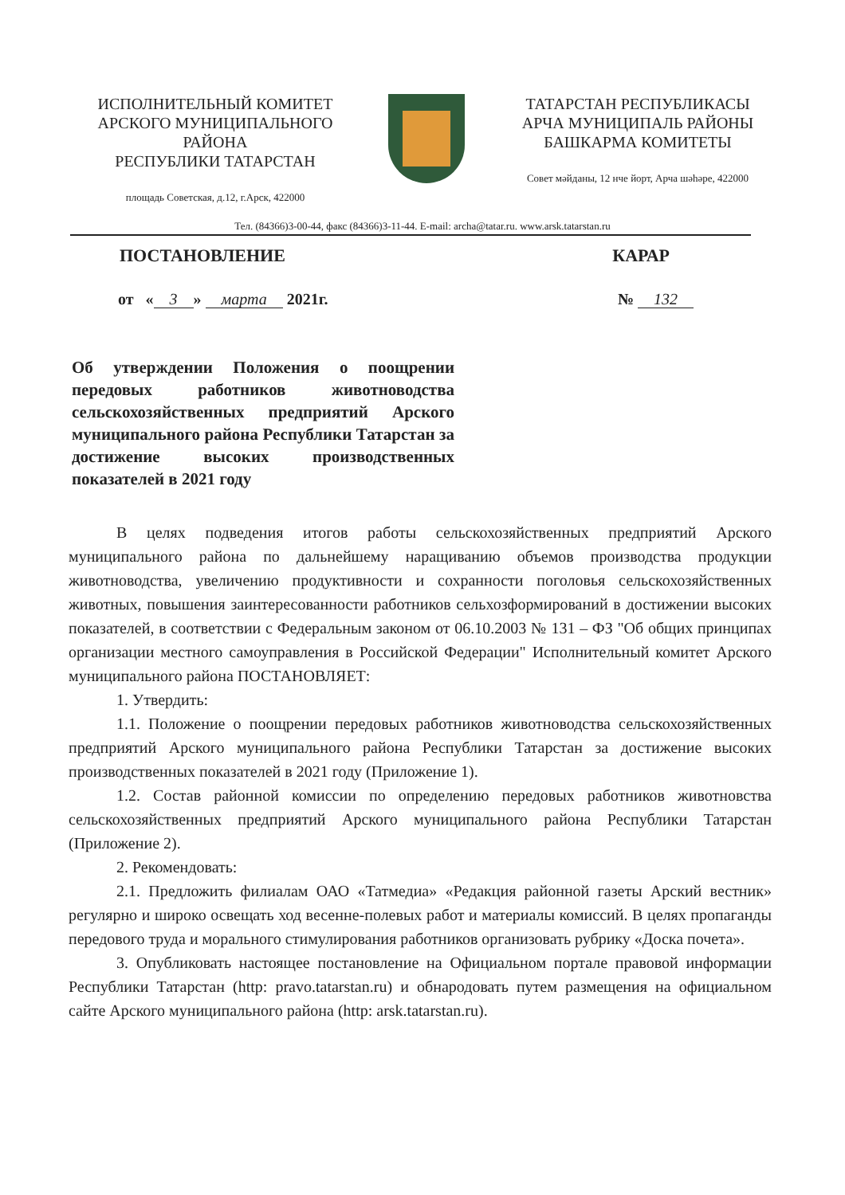ИСПОЛНИТЕЛЬНЫЙ КОМИТЕТ
АРСКОГО МУНИЦИПАЛЬНОГО РАЙОНА
РЕСПУБЛИКИ ТАТАРСТАН
площадь Советская, д.12, г.Арск, 422000
ТАТАРСТАН РЕСПУБЛИКАСЫ
АРЧА МУНИЦИПАЛЬ РАЙОНЫ
БАШКАРМА КОМИТЕТЫ
Совет мәйданы, 12 нче йорт, Арча шәһәре, 422000
Тел. (84366)3-00-44, факс (84366)3-11-44. E-mail: archa@tatar.ru. www.arsk.tatarstan.ru
ПОСТАНОВЛЕНИЕ КАРАР
от « 3 » марта 2021г. № 132
Об утверждении Положения о поощрении передовых работников животноводства сельскохозяйственных предприятий Арского муниципального района Республики Татарстан за достижение высоких производственных показателей в 2021 году
В целях подведения итогов работы сельскохозяйственных предприятий Арского муниципального района по дальнейшему наращиванию объемов производства продукции животноводства, увеличению продуктивности и сохранности поголовья сельскохозяйственных животных, повышения заинтересованности работников сельхозформирований в достижении высоких показателей, в соответствии с Федеральным законом от 06.10.2003 № 131 – ФЗ "Об общих принципах организации местного самоуправления в Российской Федерации" Исполнительный комитет Арского муниципального района ПОСТАНОВЛЯЕТ:
1. Утвердить:
1.1. Положение о поощрении передовых работников животноводства сельскохозяйственных предприятий Арского муниципального района Республики Татарстан за достижение высоких производственных показателей в 2021 году (Приложение 1).
1.2. Состав районной комиссии по определению передовых работников животновства сельскохозяйственных предприятий Арского муниципального района Республики Татарстан (Приложение 2).
2. Рекомендовать:
2.1. Предложить филиалам ОАО «Татмедиа» «Редакция районной газеты Арский вестник» регулярно и широко освещать ход весенне-полевых работ и материалы комиссий. В целях пропаганды передового труда и морального стимулирования работников организовать рубрику «Доска почета».
3. Опубликовать настоящее постановление на Официальном портале правовой информации Республики Татарстан (http: pravo.tatarstan.ru) и обнародовать путем размещения на официальном сайте Арского муниципального района (http: arsk.tatarstan.ru).